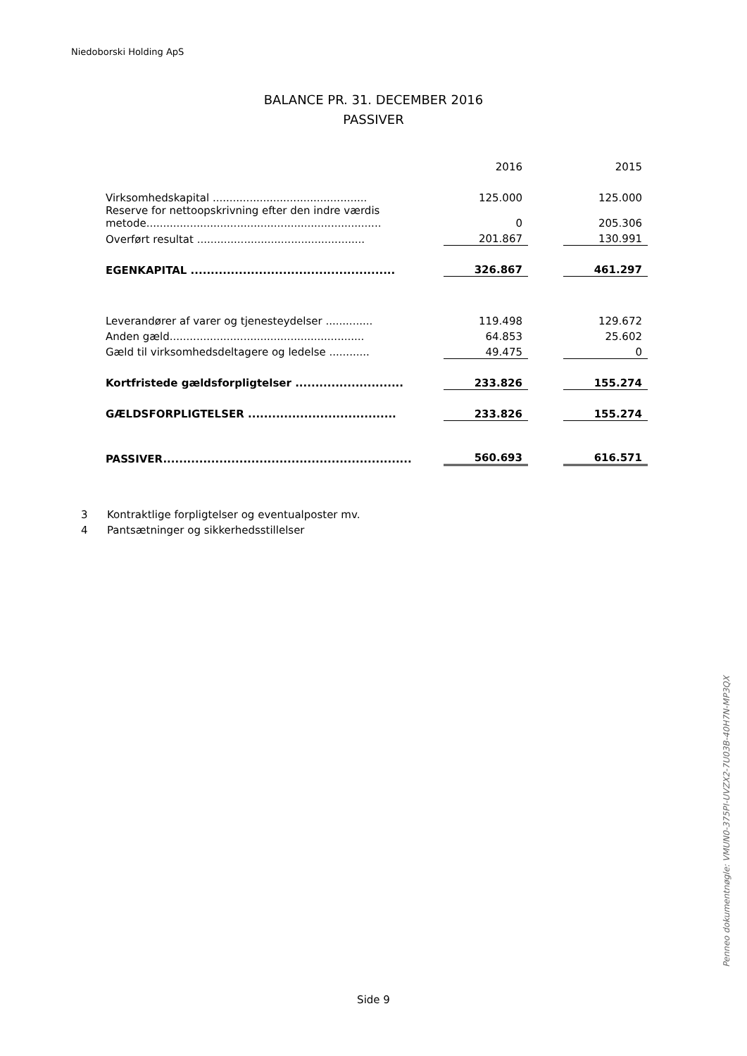Niedoborski Holding ApS
BALANCE PR. 31. DECEMBER 2016
PASSIVER
| | 2016 | | 2015 |
| Virksomhedskapital .............................................. | 125.000 | | 125.000 |
| Reserve for nettoopskrivning efter den indre værdis metode...................................................................... | 0 | | 205.306 |
| Overført resultat .................................................. | 201.867 | | 130.991 |
| EGENKAPITAL ................................................... | 326.867 | | 461.297 |
| Leverandører af varer og tjenesteydelser .............. | 119.498 | | 129.672 |
| Anden gæld.......................................................... | 64.853 | | 25.602 |
| Gæld til virksomhedsdeltagere og ledelse ............ | 49.475 | | 0 |
| Kortfristede gældsforpligtelser ........................... | 233.826 | | 155.274 |
| GÆLDSFORPLIGTELSER ..................................... | 233.826 | | 155.274 |
| PASSIVER.............................................................. | 560.693 | | 616.571 |
3 Kontraktlige forpligtelser og eventualposter mv.
4 Pantsætninger og sikkerhedsstillelser
Side 9
Penneo dokumentnøgle: VMUN0-375PI-UVZX2-7U03B-40H7N-MP3QX